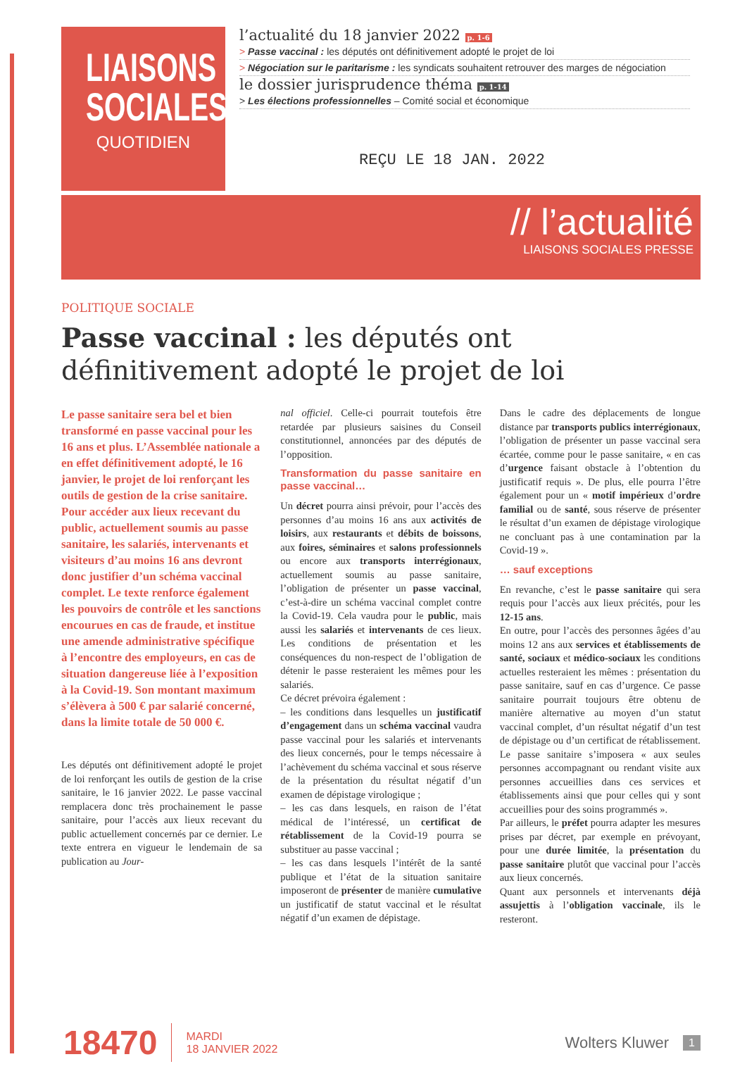LIAISONS
SOCIALES
QUOTIDIEN
l’actualité du 18 janvier 2022 p. 1-6
> Passe vaccinal : les députés ont définitivement adopté le projet de loi
> Négociation sur le paritarisme : les syndicats souhaitent retrouver des marges de négociation
le dossier jurisprudence théma p. 1-14
> Les élections professionnelles – Comité social et économique
REÇU LE 18 JAN. 2022
// l’actualité
LIAISONS SOCIALES PRESSE
POLITIQUE SOCIALE
Passe vaccinal : les députés ont définitivement adopté le projet de loi
Le passe sanitaire sera bel et bien transformé en passe vaccinal pour les 16 ans et plus. L’Assemblée nationale a en effet définitivement adopté, le 16 janvier, le projet de loi renforçant les outils de gestion de la crise sanitaire. Pour accéder aux lieux recevant du public, actuellement soumis au passe sanitaire, les salariés, intervenants et visiteurs d’au moins 16 ans devront donc justifier d’un schéma vaccinal complet. Le texte renforce également les pouvoirs de contrôle et les sanctions encourues en cas de fraude, et institue une amende administrative spécifique à l’encontre des employeurs, en cas de situation dangereuse liée à l’exposition à la Covid-19. Son montant maximum s’élèvera à 500 € par salarié concerné, dans la limite totale de 50 000 €.
Les députés ont définitivement adopté le projet de loi renforçant les outils de gestion de la crise sanitaire, le 16 janvier 2022. Le passe vaccinal remplacera donc très prochainement le passe sanitaire, pour l’accès aux lieux recevant du public actuellement concernés par ce dernier. Le texte entrera en vigueur le lendemain de sa publication au Jour-
nal officiel. Celle-ci pourrait toutefois être retardée par plusieurs saisines du Conseil constitutionnel, annoncées par des députés de l’opposition.
Transformation du passe sanitaire en passe vaccinal…
Un décret pourra ainsi prévoir, pour l’accès des personnes d’au moins 16 ans aux activités de loisirs, aux restaurants et débits de boissons, aux foires, séminaires et salons professionnels ou encore aux transports interrégionaux, actuellement soumis au passe sanitaire, l’obligation de présenter un passe vaccinal, c’est-à-dire un schéma vaccinal complet contre la Covid-19. Cela vaudra pour le public, mais aussi les salariés et intervenants de ces lieux. Les conditions de présentation et les conséquences du non-respect de l’obligation de détenir le passe resteraient les mêmes pour les salariés.
Ce décret prévoira également :
– les conditions dans lesquelles un justificatif d’engagement dans un schéma vaccinal vaudra passe vaccinal pour les salariés et intervenants des lieux concernés, pour le temps nécessaire à l’achèvement du schéma vaccinal et sous réserve de la présentation du résultat négatif d’un examen de dépistage virologique ;
– les cas dans lesquels, en raison de l’état médical de l’intéressé, un certificat de rétablissement de la Covid-19 pourra se substituer au passe vaccinal ;
– les cas dans lesquels l’intérêt de la santé publique et l’état de la situation sanitaire imposeront de présenter de manière cumulative un justificatif de statut vaccinal et le résultat négatif d’un examen de dépistage.
Dans le cadre des déplacements de longue distance par transports publics interrégionaux, l’obligation de présenter un passe vaccinal sera écartée, comme pour le passe sanitaire, « en cas d’urgence faisant obstacle à l’obtention du justificatif requis ». De plus, elle pourra l’être également pour un « motif impérieux d’ordre familial ou de santé, sous réserve de présenter le résultat d’un examen de dépistage virologique ne concluant pas à une contamination par la Covid-19 ».
… sauf exceptions
En revanche, c’est le passe sanitaire qui sera requis pour l’accès aux lieux précités, pour les 12-15 ans.
En outre, pour l’accès des personnes âgées d’au moins 12 ans aux services et établissements de santé, sociaux et médico-sociaux les conditions actuelles resteraient les mêmes : présentation du passe sanitaire, sauf en cas d’urgence. Ce passe sanitaire pourrait toujours être obtenu de manière alternative au moyen d’un statut vaccinal complet, d’un résultat négatif d’un test de dépistage ou d’un certificat de rétablissement. Le passe sanitaire s’imposera « aux seules personnes accompagnant ou rendant visite aux personnes accueillies dans ces services et établissements ainsi que pour celles qui y sont accueillies pour des soins programmés ».
Par ailleurs, le préfet pourra adapter les mesures prises par décret, par exemple en prévoyant, pour une durée limitée, la présentation du passe sanitaire plutôt que vaccinal pour l’accès aux lieux concernés.
Quant aux personnels et intervenants déjà assujettis à l’obligation vaccinale, ils le resteront.
18470 MARDI
18 JANVIER 2022 Wolters Kluwer 1